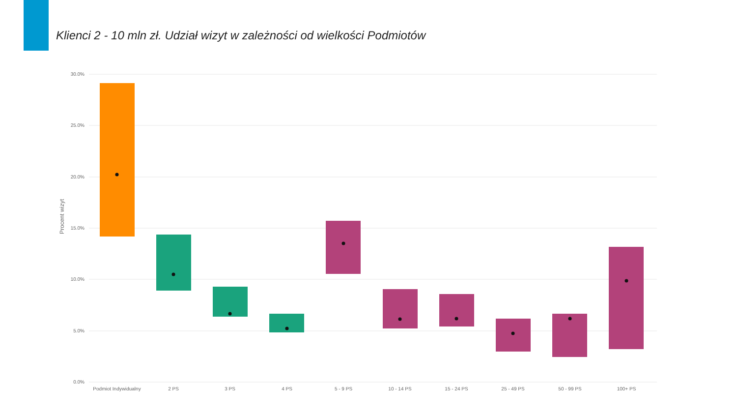Klienci 2 - 10 mln zł. Udział wizyt w zależności od wielkości Podmiotów
30.0%
25.0%
20.0%
15.0%
10.0%
5.0%
0.0%
Procent wizyt
Podmiot Indywidualny
2 PS
3 PS
4 PS
5 - 9 PS
10 - 14 PS
15 - 24 PS
25 - 49 PS
50 - 99 PS
100+ PS